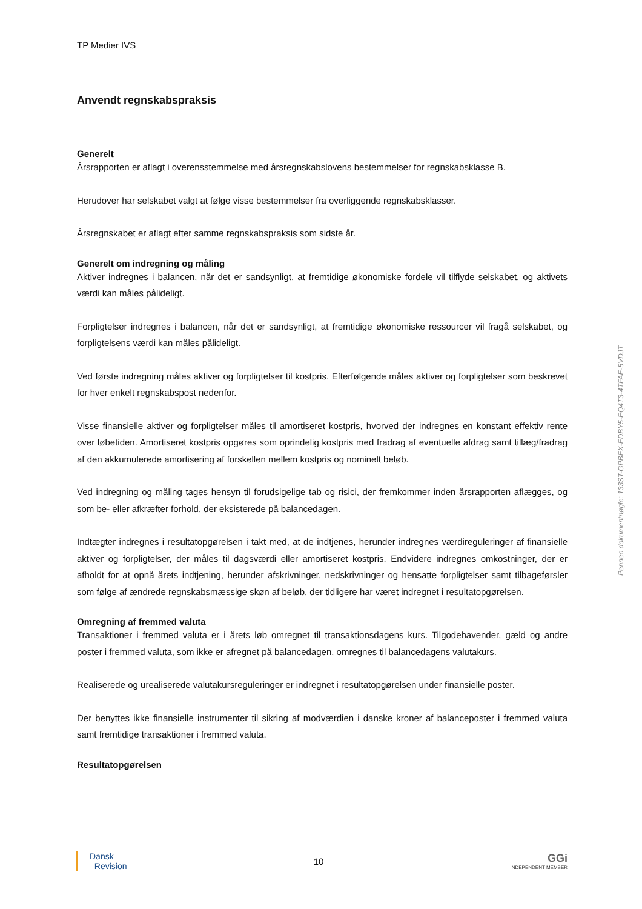TP Medier IVS
Anvendt regnskabspraksis
Generelt
Årsrapporten er aflagt i overensstemmelse med årsregnskabslovens bestemmelser for regnskabsklasse B.
Herudover har selskabet valgt at følge visse bestemmelser fra overliggende regnskabsklasser.
Årsregnskabet er aflagt efter samme regnskabspraksis som sidste år.
Generelt om indregning og måling
Aktiver indregnes i balancen, når det er sandsynligt, at fremtidige økonomiske fordele vil tilflyde selskabet, og aktivets værdi kan måles pålideligt.
Forpligtelser indregnes i balancen, når det er sandsynligt, at fremtidige økonomiske ressourcer vil fragå selskabet, og forpligtelsens værdi kan måles pålideligt.
Ved første indregning måles aktiver og forpligtelser til kostpris. Efterfølgende måles aktiver og forpligtelser som beskrevet for hver enkelt regnskabspost nedenfor.
Visse finansielle aktiver og forpligtelser måles til amortiseret kostpris, hvorved der indregnes en konstant effektiv rente over løbetiden. Amortiseret kostpris opgøres som oprindelig kostpris med fradrag af eventuelle afdrag samt tillæg/fradrag af den akkumulerede amortisering af forskellen mellem kostpris og nominelt beløb.
Ved indregning og måling tages hensyn til forudsigelige tab og risici, der fremkommer inden årsrapporten aflægges, og som be- eller afkræfter forhold, der eksisterede på balancedagen.
Indtægter indregnes i resultatopgørelsen i takt med, at de indtjenes, herunder indregnes værdireguleringer af finansielle aktiver og forpligtelser, der måles til dagsværdi eller amortiseret kostpris. Endvidere indregnes omkostninger, der er afholdt for at opnå årets indtjening, herunder afskrivninger, nedskrivninger og hensatte forpligtelser samt tilbageførsler som følge af ændrede regnskabsmæssige skøn af beløb, der tidligere har været indregnet i resultatopgørelsen.
Omregning af fremmed valuta
Transaktioner i fremmed valuta er i årets løb omregnet til transaktionsdagens kurs. Tilgodehavender, gæld og andre poster i fremmed valuta, som ikke er afregnet på balancedagen, omregnes til balancedagens valutakurs.
Realiserede og urealiserede valutakursreguleringer er indregnet i resultatopgørelsen under finansielle poster.
Der benyttes ikke finansielle instrumenter til sikring af modværdien i danske kroner af balanceposter i fremmed valuta samt fremtidige transaktioner i fremmed valuta.
Resultatopgørelsen
Penneo dokumentnøgle: 133ST-GPBEX-EDBY5-EQ4T3-4TFAE-5VDJT
Dansk
Revision
10
GGi
INDEPENDENT MEMBER